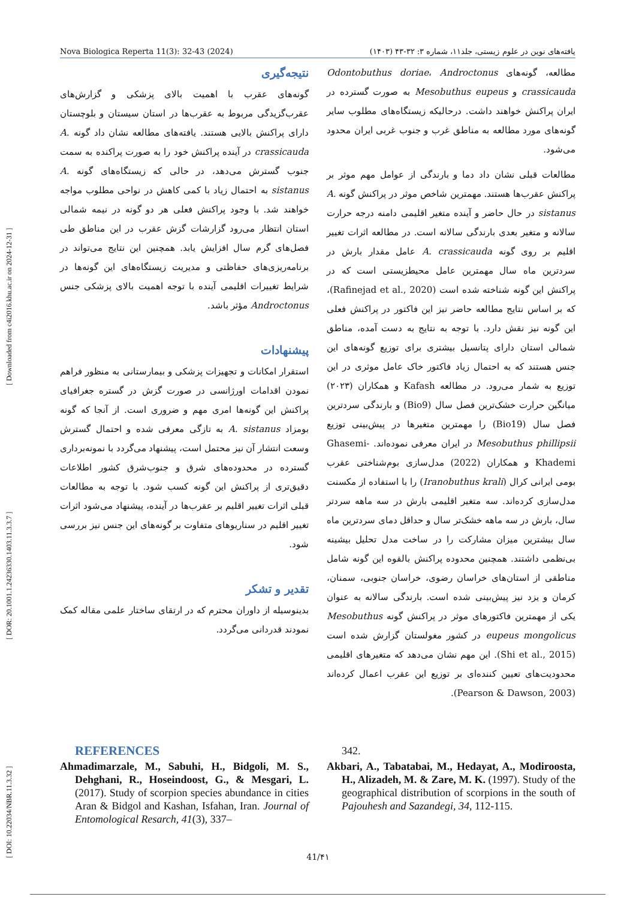Nova Biologica Reperta 11(3): 32-43 (2024) یافته‌های نوین در علوم زیستی، جلد۱۱، شماره ۳: ۳۲-۴۳ (۱۴۰۳)
[ DOI: 10.22034/NBR.11.3.32 ] [ DOR: 20.1001.1.24236330.1403.11.3.3.7 ] [ Downloaded from c4i2016.khu.ac.ir on 2024-12-31 ]
مطالعه، گونه‌های Odontobuthus doriae، Androctonus crassicauda و Mesobuthus eupeus به صورت گسترده در ایران پراکنش خواهند داشت. درحالیکه زیستگاه‌های مطلوب سایر گونه‌های مورد مطالعه به مناطق غرب و جنوب غربی ایران محدود می‌شود.
مطالعات قبلی نشان داد دما و بارندگی از عوامل مهم موثر بر پراکنش عقرب‌ها هستند. مهمترین شاخص موثر در پراکنش گونه A. sistanus در حال حاضر و آینده متغیر اقلیمی دامنه درجه حرارت سالانه و متغیر بعدی بارندگی سالانه است. در مطالعه اثرات تغییر اقلیم بر روی گونه A. crassicauda عامل مقدار بارش در سردترین ماه سال مهمترین عامل محیطزیستی است که در پراکنش این گونه شناخته شده است (Rafinejad et al., 2020)، که بر اساس نتایج مطالعه حاضر نیز این فاکتور در پراکنش فعلی این گونه نیز نقش دارد. با توجه به نتایج به دست آمده، مناطق شمالی استان دارای پتانسیل بیشتری برای توزیع گونه‌های این جنس هستند که به احتمال زیاد فاکتور خاک عامل موثری در این توزیع به شمار می‌رود. در مطالعه Kafash و همکاران (۲۰۲۳) میانگین حرارت خشک‌ترین فصل سال (Bio9) و بارندگی سردترین فصل سال (Bio19) را مهمترین متغیرها در پیش‌بینی توزیع Mesobuthus phillipsii در ایران معرفی نموده‌اند. Ghasemi-Khademi و همکاران (2022) مدل‌سازی بوم‌شناختی عقرب بومی ایرانی کرال (Iranobuthus krali) را با استفاده از مکسنت مدل‌سازی کرده‌اند. سه متغیر اقلیمی بارش در سه ماهه سردتر سال، بارش در سه ماهه خشک‌تر سال و حداقل دمای سردترین ماه سال بیشترین میزان مشارکت را در ساخت مدل تحلیل بیشینه بی‌نظمی داشتند. همچنین محدوده پراکنش بالقوه این گونه شامل مناطقی از استان‌های خراسان رضوی، خراسان جنوبی، سمنان، کرمان و یزد نیز پیش‌بینی شده است. بارندگی سالانه به عنوان یکی از مهمترین فاکتورهای موثر در پراکنش گونه Mesobuthus eupeus mongolicus در کشور مغولستان گزارش شده است (Shi et al., 2015). این مهم نشان می‌دهد که متغیرهای اقلیمی محدودیت‌های تعیین کننده‌ای بر توزیع این عقرب اعمال کرده‌اند (Pearson & Dawson, 2003).
نتیجه‌گیری
گونه‌های عقرب با اهمیت بالای پزشکی و گزارش‌های عقرب‌گزیدگی مربوط به عقرب‌ها در استان سیستان و بلوچستان دارای پراکنش بالایی هستند. یافته‌های مطالعه نشان داد گونه A. crassicauda در آینده پراکنش خود را به صورت پراکنده به سمت جنوب گسترش می‌دهد، در حالی که زیستگاه‌های گونه A. sistanus به احتمال زیاد با کمی کاهش در نواحی مطلوب مواجه خواهند شد. با وجود پراکنش فعلی هر دو گونه در نیمه شمالی استان انتظار می‌رود گزارشات گزش عقرب در این مناطق طی فصل‌های گرم سال افزایش یابد. همچنین این نتایج می‌تواند در برنامه‌ریزی‌های حفاظتی و مدیریت زیستگاه‌های این گونه‌ها در شرایط تغییرات اقلیمی آینده با توجه اهمیت بالای پزشکی جنس Androctonus مؤثر باشد.
پیشنهادات
استقرار امکانات و تجهیزات پزشکی و بیمارستانی به منظور فراهم نمودن اقدامات اورژانسی در صورت گزش در گستره جغرافیای پراکنش این گونه‌ها امری مهم و ضروری است. از آنجا که گونه بومزاد A. sistanus به تازگی معرفی شده و احتمال گسترش وسعت انتشار آن نیز محتمل است، پیشنهاد می‌گردد با نمونه‌برداری گسترده در محدوده‌های شرق و جنوب‌شرق کشور اطلاعات دقیق‌تری از پراکنش این گونه کسب شود. با توجه به مطالعات قبلی اثرات تغییر اقلیم بر عقرب‌ها در آینده، پیشنهاد می‌شود اثرات تغییر اقلیم در سناریوهای متفاوت بر گونه‌های این جنس نیز بررسی شود.
تقدیر و تشکر
بدینوسیله از داوران محترم که در ارتقای ساختار علمی مقاله کمک نمودند قدردانی می‌گردد.
REFERENCES
Ahmadimarzale, M., Sabuhi, H., Bidgoli, M. S., Dehghani, R., Hoseindoost, G., & Mesgari, L. (2017). Study of scorpion species abundance in cities Aran & Bidgol and Kashan, Isfahan, Iran. Journal of Entomological Resarch, 41(3), 337–
342.
Akbari, A., Tabatabai, M., Hedayat, A., Modiroosta, H., Alizadeh, M. & Zare, M. K. (1997). Study of the geographical distribution of scorpions in the south of Pajouhesh and Sazandegi, 34, 112-115.
41/۴۱